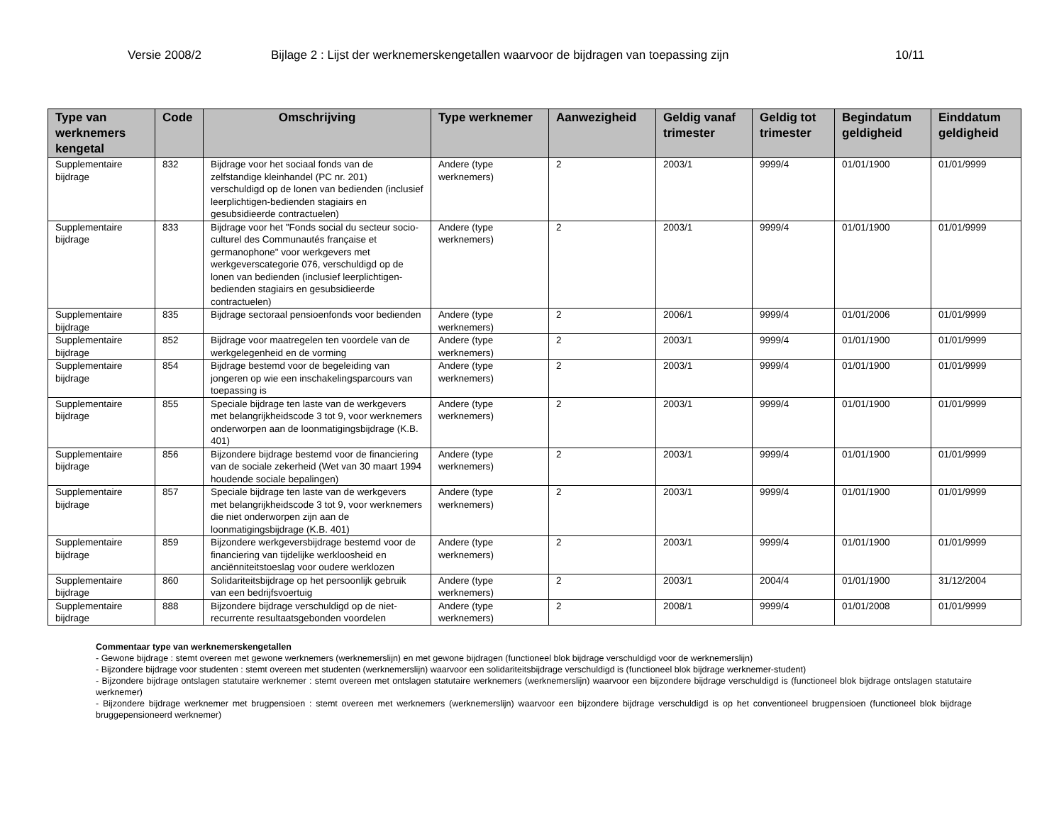Versie 2008/2 Bijlage 2 : Lijst der werknemerskengetallen waarvoor de bijdragen van toepassing zijn 10/11
| Type van werknemers kengetal | Code | Omschrijving | Type werknemer | Aanwezigheid | Geldig vanaf trimester | Geldig tot trimester | Begindatum geldigheid | Einddatum geldigheid |
| --- | --- | --- | --- | --- | --- | --- | --- | --- |
| Supplementaire bijdrage | 832 | Bijdrage voor het sociaal fonds van de zelfstandige kleinhandel (PC nr. 201) verschuldigd op de lonen van bedienden (inclusief leerplichtigen-bedienden stagiairs en gesubsidieerde contractuelen) | Andere (type werknemers) | 2 | 2003/1 | 9999/4 | 01/01/1900 | 01/01/9999 |
| Supplementaire bijdrage | 833 | Bijdrage voor het "Fonds social du secteur socio-culturel des Communautés française et germanophone" voor werkgevers met werkgeverscategorie 076, verschuldigd op de lonen van bedienden (inclusief leerplichtigen-bedienden stagiairs en gesubsidieerde contractuelen) | Andere (type werknemers) | 2 | 2003/1 | 9999/4 | 01/01/1900 | 01/01/9999 |
| Supplementaire bijdrage | 835 | Bijdrage sectoraal pensioenfonds voor bedienden | Andere (type werknemers) | 2 | 2006/1 | 9999/4 | 01/01/2006 | 01/01/9999 |
| Supplementaire bijdrage | 852 | Bijdrage voor maatregelen ten voordele van de werkgelegenheid en de vorming | Andere (type werknemers) | 2 | 2003/1 | 9999/4 | 01/01/1900 | 01/01/9999 |
| Supplementaire bijdrage | 854 | Bijdrage bestemd voor de begeleiding van jongeren op wie een inschakelingsparcours van toepassing is | Andere (type werknemers) | 2 | 2003/1 | 9999/4 | 01/01/1900 | 01/01/9999 |
| Supplementaire bijdrage | 855 | Speciale bijdrage ten laste van de werkgevers met belangrijkheidscode 3 tot 9, voor werknemers onderworpen aan de loonmatigingsbijdrage (K.B. 401) | Andere (type werknemers) | 2 | 2003/1 | 9999/4 | 01/01/1900 | 01/01/9999 |
| Supplementaire bijdrage | 856 | Bijzondere bijdrage bestemd voor de financiering van de sociale zekerheid (Wet van 30 maart 1994 houdende sociale bepalingen) | Andere (type werknemers) | 2 | 2003/1 | 9999/4 | 01/01/1900 | 01/01/9999 |
| Supplementaire bijdrage | 857 | Speciale bijdrage ten laste van de werkgevers met belangrijkheidscode 3 tot 9, voor werknemers die niet onderworpen zijn aan de loonmatigingsbijdrage (K.B. 401) | Andere (type werknemers) | 2 | 2003/1 | 9999/4 | 01/01/1900 | 01/01/9999 |
| Supplementaire bijdrage | 859 | Bijzondere werkgeversbijdrage bestemd voor de financiering van tijdelijke werkloosheid en anciënniteitstoeslag voor oudere werklozen | Andere (type werknemers) | 2 | 2003/1 | 9999/4 | 01/01/1900 | 01/01/9999 |
| Supplementaire bijdrage | 860 | Solidariteitsbijdrage op het persoonlijk gebruik van een bedrijfsvoertuig | Andere (type werknemers) | 2 | 2003/1 | 2004/4 | 01/01/1900 | 31/12/2004 |
| Supplementaire bijdrage | 888 | Bijzondere bijdrage verschuldigd op de niet-recurrente resultaatsgebonden voordelen | Andere (type werknemers) | 2 | 2008/1 | 9999/4 | 01/01/2008 | 01/01/9999 |
Commentaar type van werknemerskengetallen
- Gewone bijdrage : stemt overeen met gewone werknemers (werknemerslijn) en met gewone bijdragen (functioneel blok bijdrage verschuldigd voor de werknemerslijn)
- Bijzondere bijdrage voor studenten : stemt overeen met studenten (werknemerslijn) waarvoor een solidariteitsbijdrage verschuldigd is (functioneel blok bijdrage werknemer-student)
- Bijzondere bijdrage ontslagen statutaire werknemer : stemt overeen met ontslagen statutaire werknemers (werknemerslijn) waarvoor een bijzondere bijdrage verschuldigd is (functioneel blok bijdrage ontslagen statutaire werknemer)
- Bijzondere bijdrage werknemer met brugpensioen : stemt overeen met werknemers (werknemerslijn) waarvoor een bijzondere bijdrage verschuldigd is op het conventioneel brugpensioen (functioneel blok bijdrage bruggepensioneerd werknemer)